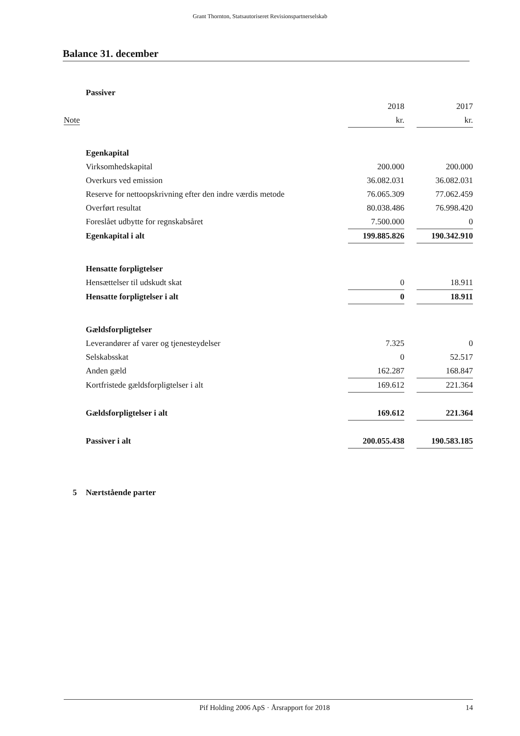Grant Thornton, Statsautoriseret Revisionspartnerselskab
Balance 31. december
| | Passiver | | | |
| | | 2018 | | 2017 |
| Note | | kr. | | kr. |
| | Egenkapital | | | |
| | Virksomhedskapital | 200.000 | | 200.000 |
| | Overkurs ved emission | 36.082.031 | | 36.082.031 |
| | Reserve for nettoopskrivning efter den indre værdis metode | 76.065.309 | | 77.062.459 |
| | Overført resultat | 80.038.486 | | 76.998.420 |
| | Foreslået udbytte for regnskabsåret | 7.500.000 | | 0 |
| | Egenkapital i alt | 199.885.826 | | 190.342.910 |
| | Hensatte forpligtelser | | | |
| | Hensættelser til udskudt skat | 0 | | 18.911 |
| | Hensatte forpligtelser i alt | 0 | | 18.911 |
| | Gældsforpligtelser | | | |
| | Leverandører af varer og tjenesteydelser | 7.325 | | 0 |
| | Selskabsskat | 0 | | 52.517 |
| | Anden gæld | 162.287 | | 168.847 |
| | Kortfristede gældsforpligtelser i alt | 169.612 | | 221.364 |
| | Gældsforpligtelser i alt | 169.612 | | 221.364 |
| | Passiver i alt | 200.055.438 | | 190.583.185 |
| 5 | Nærtstående parter | | | |
Pif Holding 2006 ApS · Årsrapport for 2018 14